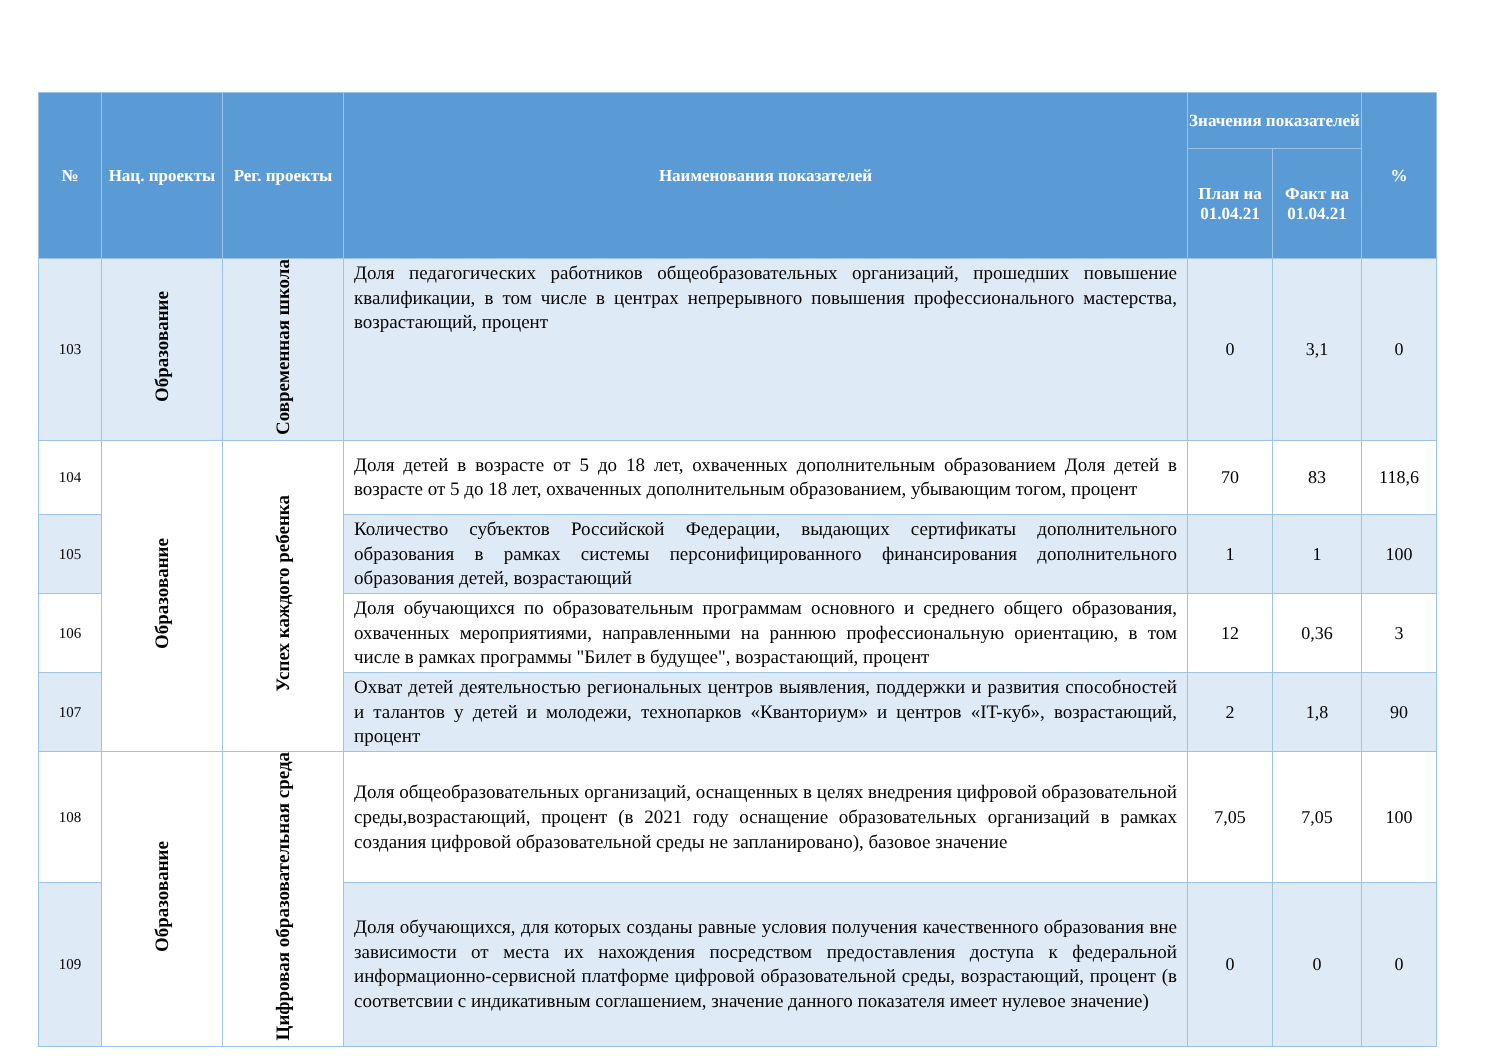| № | Нац. проекты | Рег. проекты | Наименования показателей | Значения показателей | | % |
| --- | --- | --- | --- | --- | --- | --- |
| | | | | План на 01.04.21 | Факт на 01.04.21 | |
| 103 | Образование | Современная школа | Доля педагогических работников общеобразовательных организаций, прошедших повышение квалификации, в том числе в центрах непрерывного повышения профессионального мастерства, возрастающий, процент | 0 | 3,1 | 0 |
| 104 | Образование | Успех каждого ребенка | Доля детей в возрасте от 5 до 18 лет, охваченных дополнительным образованием Доля детей в возрасте от 5 до 18 лет, охваченных дополнительным образованием, убывающим тогом, процент | 70 | 83 | 118,6 |
| 105 | | | Количество субъектов Российской Федерации, выдающих сертификаты дополнительного образования в рамках системы персонифицированного финансирования дополнительного образования детей, возрастающий | 1 | 1 | 100 |
| 106 | | | Доля обучающихся по образовательным программам основного и среднего общего образования, охваченных мероприятиями, направленными на раннюю профессиональную ориентацию, в том числе в рамках программы "Билет в будущее", возрастающий, процент | 12 | 0,36 | 3 |
| 107 | | | Охват детей деятельностью региональных центров выявления, поддержки и развития способностей и талантов у детей и молодежи, технопарков «Кванториум» и центров «IT-куб», возрастающий, процент | 2 | 1,8 | 90 |
| 108 | Образование | Цифровая образовательная среда | Доля общеобразовательных организаций, оснащенных в целях внедрения цифровой образовательной среды,возрастающий, процент (в 2021 году оснащение образовательных организаций в рамках создания цифровой образовательной среды не запланировано), базовое значение | 7,05 | 7,05 | 100 |
| 109 | | | Доля обучающихся, для которых созданы равные условия получения качественного образования вне зависимости от места их нахождения посредством предоставления доступа к федеральной информационно-сервисной платформе цифровой образовательной среды, возрастающий, процент (в соответсвии с индикативным соглашением, значение данного показателя имеет нулевое значение) | 0 | 0 | 0 |